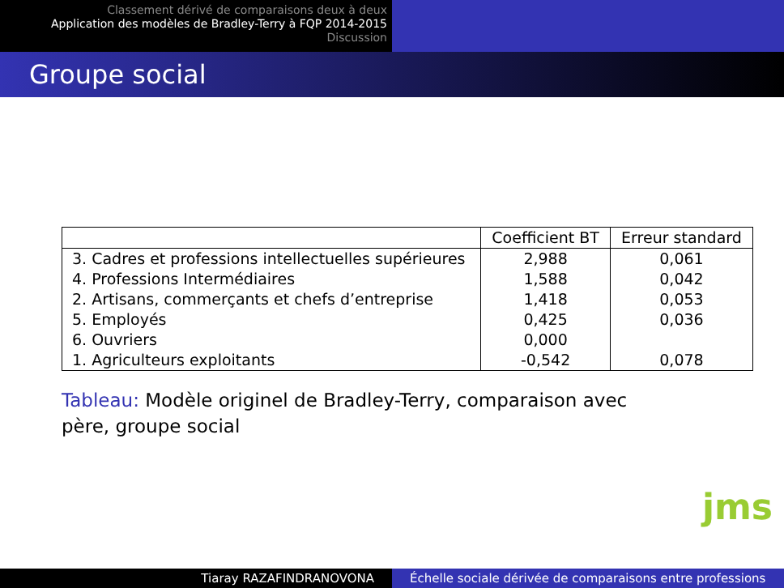Classement dérivé de comparaisons deux à deux
Application des modèles de Bradley-Terry à FQP 2014-2015
Discussion
Groupe social
| | Coefficient BT | Erreur standard |
| --- | --- | --- |
| 3. Cadres et professions intellectuelles supérieures | 2,988 | 0,061 |
| 4. Professions Intermédiaires | 1,588 | 0,042 |
| 2. Artisans, commerçants et chefs d’entreprise | 1,418 | 0,053 |
| 5. Employés | 0,425 | 0,036 |
| 6. Ouvriers | 0,000 | |
| 1. Agriculteurs exploitants | -0,542 | 0,078 |
Tableau: Modèle originel de Bradley-Terry, comparaison avec père, groupe social
jms
Tiaray RAZAFINDRANOVONA Échelle sociale dérivée de comparaisons entre professions